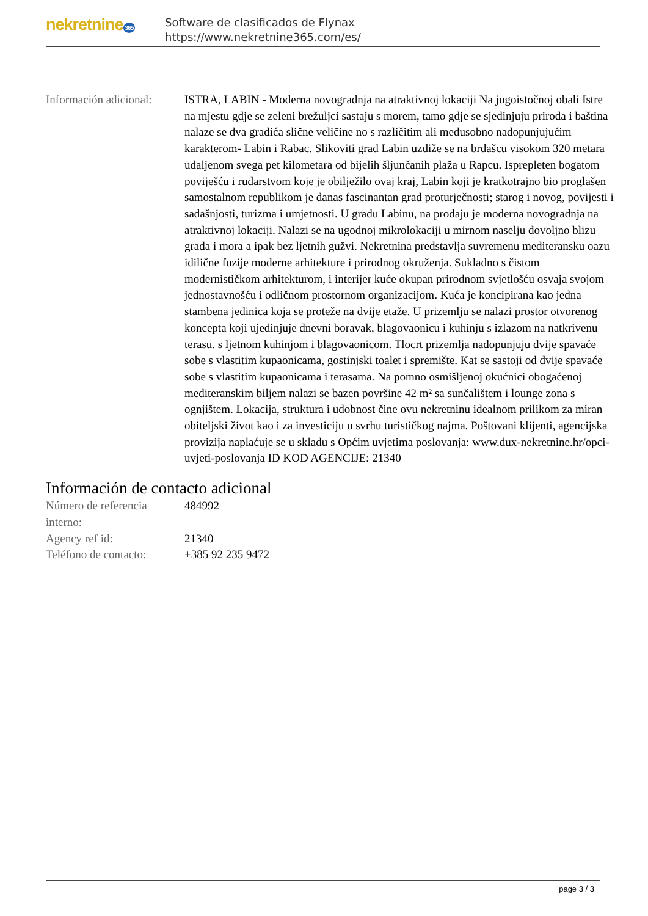nekretnine 365
Software de clasificados de Flynax
https://www.nekretnine365.com/es/
| Información adicional: | ISTRA, LABIN - Moderna novogradnja na atraktivnoj lokaciji Na jugoistočnoj obali Istre na mjestu gdje se zeleni brežuljci sastaju s morem, tamo gdje se sjedinjuju priroda i baština nalaze se dva gradića slične veličine no s različitim ali međusobno nadopunjujućim karakterom- Labin i Rabac. Slikoviti grad Labin uzdiže se na brdašcu visokom 320 metara udaljenom svega pet kilometara od bijelih šljunčanih plaža u Rapcu. Isprepleten bogatom poviješću i rudarstvom koje je obilježilo ovaj kraj, Labin koji je kratkotrajno bio proglašen samostalnom republikom je danas fascinantan grad proturječnosti; starog i novog, povijesti i sadašnjosti, turizma i umjetnosti. U gradu Labinu, na prodaju je moderna novogradnja na atraktivnoj lokaciji. Nalazi se na ugodnoj mikrolokaciji u mirnom naselju dovoljno blizu grada i mora a ipak bez ljetnih gužvi. Nekretnina predstavlja suvremenu mediteransku oazu idilične fuzije moderne arhitekture i prirodnog okruženja. Sukladno s čistom modernističkom arhitekturom, i interijer kuće okupan prirodnom svjetlošću osvaja svojom jednostavnošću i odličnom prostornom organizacijom. Kuća je koncipirana kao jedna stambena jedinica koja se proteže na dvije etaže. U prizemlju se nalazi prostor otvorenog koncepta koji ujedinjuje dnevni boravak, blagovaonicu i kuhinju s izlazom na natkrivenu terasu. s ljetnom kuhinjom i blagovaonicom. Tlocrt prizemlja nadopunjuju dvije spavaće sobe s vlastitim kupaonicama, gostinjski toalet i spremište. Kat se sastoji od dvije spavaće sobe s vlastitim kupaonicama i terasama. Na pomno osmišljenoj okućnici obogaćenoj mediteranskim biljem nalazi se bazen površine 42 m² sa sunčalištem i lounge zona s ognjištem. Lokacija, struktura i udobnost čine ovu nekretninu idealnom prilikom za miran obiteljski život kao i za investiciju u svrhu turističkog najma. Poštovani klijenti, agencijska provizija naplaćuje se u skladu s Općim uvjetima poslovanja: www.dux-nekretnine.hr/opci-uvjeti-poslovanja ID KOD AGENCIJE: 21340 |
Información de contacto adicional
| Número de referencia interno: | 484992 |
| Agency ref id: | 21340 |
| Teléfono de contacto: | +385 92 235 9472 |
page 3 / 3